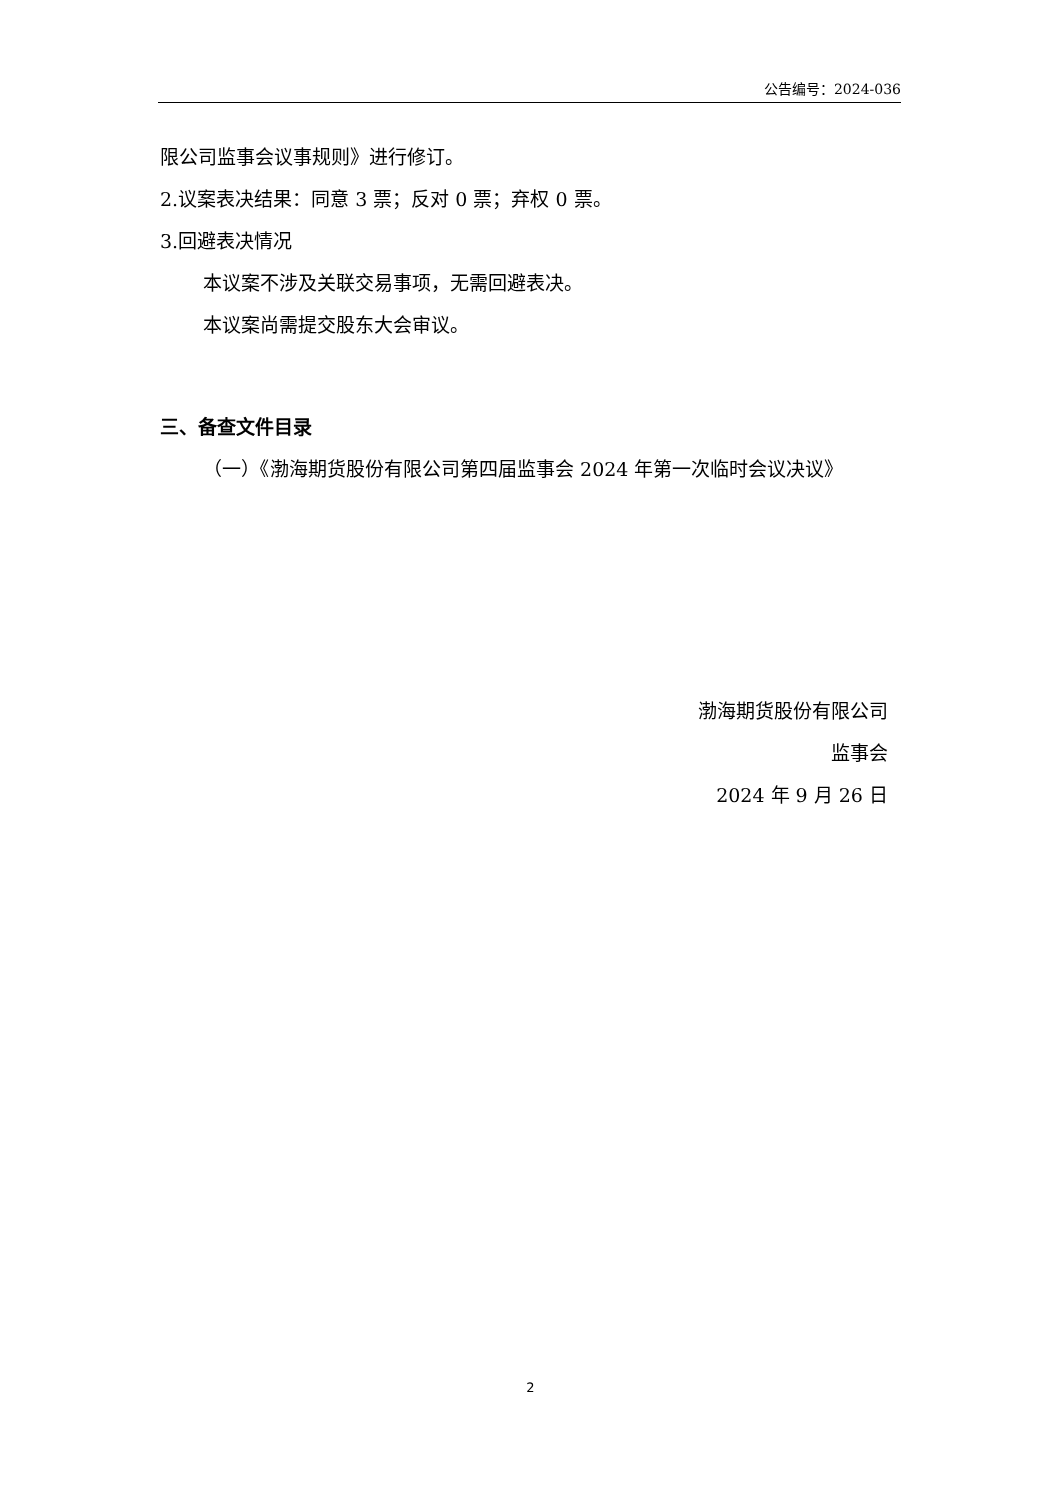公告编号：2024-036
限公司监事会议事规则》进行修订。
2.议案表决结果：同意 3 票；反对 0 票；弃权 0 票。
3.回避表决情况
本议案不涉及关联交易事项，无需回避表决。
本议案尚需提交股东大会审议。
三、备查文件目录
（一）《渤海期货股份有限公司第四届监事会 2024 年第一次临时会议决议》
渤海期货股份有限公司
监事会
2024 年 9 月 26 日
2